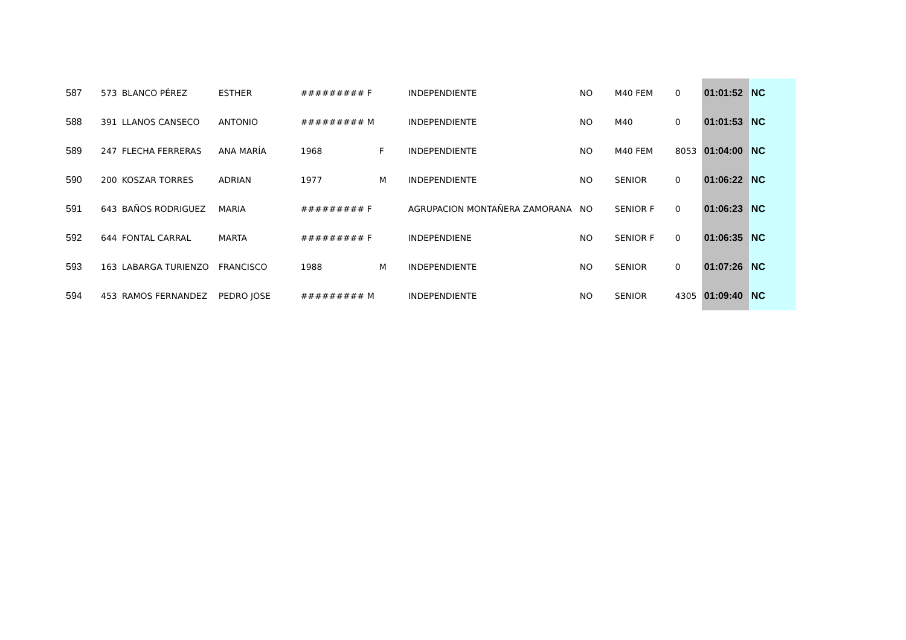| 587 | 573 | BLANCO PÉREZ | ESTHER | ######### F | | INDEPENDIENTE | NO | M40 FEM | 0 | 01:01:52 | NC |
| 588 | 391 | LLANOS CANSECO | ANTONIO | ######### M | | INDEPENDIENTE | NO | M40 | 0 | 01:01:53 | NC |
| 589 | 247 | FLECHA FERRERAS | ANA MARÍA | 1968 | F | INDEPENDIENTE | NO | M40 FEM | 8053 | 01:04:00 | NC |
| 590 | 200 | KOSZAR TORRES | ADRIAN | 1977 | M | INDEPENDIENTE | NO | SENIOR | 0 | 01:06:22 | NC |
| 591 | 643 | BAÑOS RODRIGUEZ | MARIA | ######### F | | AGRUPACION MONTAÑERA ZAMORANA | NO | SENIOR F | 0 | 01:06:23 | NC |
| 592 | 644 | FONTAL CARRAL | MARTA | ######### F | | INDEPENDIENE | NO | SENIOR F | 0 | 01:06:35 | NC |
| 593 | 163 | LABARGA TURIENZO | FRANCISCO | 1988 | M | INDEPENDIENTE | NO | SENIOR | 0 | 01:07:26 | NC |
| 594 | 453 | RAMOS FERNANDEZ | PEDRO JOSE | ######### M | | INDEPENDIENTE | NO | SENIOR | 4305 | 01:09:40 | NC |